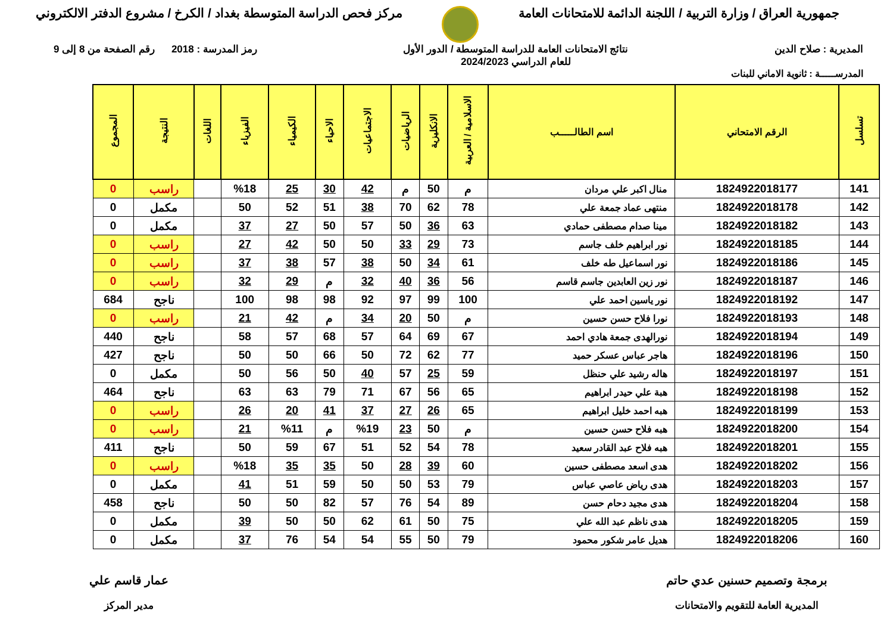جمهورية العراق / وزارة التربية / اللجنة الدائمة للامتحانات العامة
مركز فحص الدراسة المتوسطة بغداد / الكرخ / مشروع الدفتر الالكتروني
المديرية : صلاح الدين نتائج الامتحانات العامة للدراسة المتوسطة / الدور الأول
للعام الدراسي 2024/2023
رمز المدرسة : 2018 رقم الصفحة من 8 إلى 9
المدرســـــة : ثانوية الاماني للبنات
| تسلسل | الرقم الامتحاني | اسم الطالـــــب | الاسلامية / العربية | الانكليزية | الرياضيات | الاجتماعيات | الاحياء | الكيمياء | الفيزياء | اللغات | النتيجة | المجموع |
| --- | --- | --- | --- | --- | --- | --- | --- | --- | --- | --- | --- | --- |
| 141 | 1824922018177 | منال اكبر علي مردان | م | 50 | م | 42 | 30 | 25 | %18 | | راسب | 0 |
| 142 | 1824922018178 | منتهى عماد جمعة علي | 78 | 62 | 70 | 38 | 51 | 52 | 50 | | مكمل | 0 |
| 143 | 1824922018182 | مينا صدام مصطفى حمادي | 63 | 36 | 50 | 57 | 50 | 27 | 37 | | مكمل | 0 |
| 144 | 1824922018185 | نور ابراهيم خلف جاسم | 73 | 29 | 33 | 50 | 50 | 42 | 27 | | راسب | 0 |
| 145 | 1824922018186 | نور اسماعيل طه خلف | 61 | 34 | 50 | 38 | 57 | 38 | 37 | | راسب | 0 |
| 146 | 1824922018187 | نور زين العابدين جاسم قاسم | 56 | 36 | 40 | 32 | م | 29 | 32 | | راسب | 0 |
| 147 | 1824922018192 | نور ياسين احمد علي | 100 | 99 | 97 | 92 | 98 | 98 | 100 | | ناجح | 684 |
| 148 | 1824922018193 | نورا فلاح حسن حسين | م | 50 | 20 | 34 | م | 42 | 21 | | راسب | 0 |
| 149 | 1824922018194 | نورالهدى جمعة هادي احمد | 67 | 69 | 64 | 57 | 68 | 57 | 58 | | ناجح | 440 |
| 150 | 1824922018196 | هاجر عباس عسكر حميد | 77 | 62 | 72 | 50 | 66 | 50 | 50 | | ناجح | 427 |
| 151 | 1824922018197 | هاله رشيد علي حنظل | 59 | 25 | 57 | 40 | 50 | 56 | 50 | | مكمل | 0 |
| 152 | 1824922018198 | هبة علي حيدر ابراهيم | 65 | 56 | 67 | 71 | 79 | 63 | 63 | | ناجح | 464 |
| 153 | 1824922018199 | هبه احمد خليل ابراهيم | 65 | 26 | 27 | 37 | 41 | 20 | 26 | | راسب | 0 |
| 154 | 1824922018200 | هبه فلاح حسن حسين | م | 50 | 23 | %19 | م | %11 | 21 | | راسب | 0 |
| 155 | 1824922018201 | هبه فلاح عبد القادر سعيد | 78 | 54 | 52 | 51 | 67 | 59 | 50 | | ناجح | 411 |
| 156 | 1824922018202 | هدى اسعد مصطفى حسين | 60 | 39 | 28 | 50 | 35 | 35 | %18 | | راسب | 0 |
| 157 | 1824922018203 | هدى رياض عاصي عباس | 79 | 53 | 50 | 50 | 59 | 51 | 41 | | مكمل | 0 |
| 158 | 1824922018204 | هدى مجيد دحام حسن | 89 | 54 | 76 | 57 | 82 | 50 | 50 | | ناجح | 458 |
| 159 | 1824922018205 | هدى ناظم عبد الله علي | 75 | 50 | 61 | 62 | 50 | 50 | 39 | | مكمل | 0 |
| 160 | 1824922018206 | هديل عامر شكور محمود | 79 | 50 | 55 | 54 | 54 | 76 | 37 | | مكمل | 0 |
برمجة وتصميم حسنين عدي حاتم
المديرية العامة للتقويم والامتحانات
عمار قاسم علي
مدير المركز